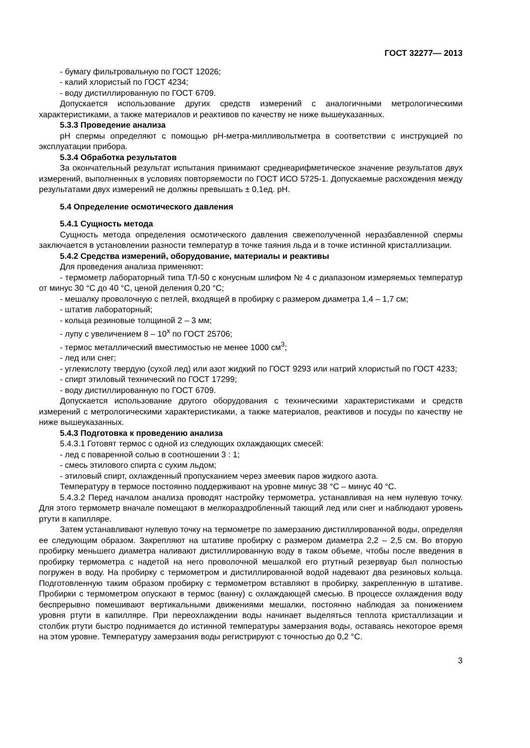ГОСТ 32277— 2013
- бумагу фильтровальную по ГОСТ 12026;
- калий хлористый по ГОСТ 4234;
- воду дистиллированную по ГОСТ 6709.
Допускается использование других средств измерений с аналогичными метрологическими характеристиками, а также материалов и реактивов по качеству не ниже вышеуказанных.
5.3.3 Проведение анализа
pH спермы определяют с помощью pH-метра-милливольтметра в соответствии с инструкцией по эксплуатации прибора.
5.3.4 Обработка результатов
За окончательный результат испытания принимают среднеарифметическое значение результатов двух измерений, выполненных в условиях повторяемости по ГОСТ ИСО 5725-1. Допускаемые расхождения между результатами двух измерений не должны превышать ± 0,1ед. pH.
5.4 Определение осмотического давления
5.4.1 Сущность метода
Сущность метода определения осмотического давления свежеполученной неразбавленной спермы заключается в установлении разности температур в точке таяния льда и в точке истинной кристаллизации.
5.4.2 Средства измерений, оборудование, материалы и реактивы
Для проведения анализа применяют:
- термометр лабораторный типа ТЛ-50 с конусным шлифом № 4 с диапазоном измеряемых температур от минус 30 °С до 40 °С, ценой деления 0,20 °С;
- мешалку проволочную с петлей, входящей в пробирку с размером диаметра 1,4 – 1,7 см;
- штатив лабораторный;
- кольца резиновые толщиной 2 – 3 мм;
- лупу с увеличением 8 – 10<sup>х</sup> по ГОСТ 25706;
- термос металлический вместимостью не менее 1000 см<sup>3</sup>;
- лед или снег;
- углекислоту твердую (сухой лед) или азот жидкий по ГОСТ 9293 или натрий хлористый по ГОСТ 4233;
- спирт этиловый технический по ГОСТ 17299;
- воду дистиллированную по ГОСТ 6709.
Допускается использование другого оборудования с техническими характеристиками и средств измерений с метрологическими характеристиками, а также материалов, реактивов и посуды по качеству не ниже вышеуказанных.
5.4.3 Подготовка к проведению анализа
5.4.3.1 Готовят термос с одной из следующих охлаждающих смесей:
- лед с поваренной солью в соотношении 3 : 1;
- смесь этилового спирта с сухим льдом;
- этиловый спирт, охлажденный пропусканием через змеевик паров жидкого азота.
Температуру в термосе постоянно поддерживают на уровне минус 38 °С – минус 40 °С.
5.4.3.2 Перед началом анализа проводят настройку термометра, устанавливая на нем нулевую точку. Для этого термометр вначале помещают в мелкораздробленный тающий лед или снег и наблюдают уровень ртути в капилляре.
Затем устанавливают нулевую точку на термометре по замерзанию дистиллированной воды, определяя ее следующим образом. Закрепляют на штативе пробирку с размером диаметра 2,2 – 2,5 см. Во вторую пробирку меньшего диаметра наливают дистиллированную воду в таком объеме, чтобы после введения в пробирку термометра с надетой на него проволочной мешалкой его ртутный резервуар был полностью погружен в воду. На пробирку с термометром и дистиллированной водой надевают два резиновых кольца. Подготовленную таким образом пробирку с термометром вставляют в пробирку, закрепленную в штативе. Пробирки с термометром опускают в термос (ванну) с охлаждающей смесью. В процессе охлаждения воду беспрерывно помешивают вертикальными движениями мешалки, постоянно наблюдая за понижением уровня ртути в капилляре. При переохлаждении воды начинает выделяться теплота кристаллизации и столбик ртути быстро поднимается до истинной температуры замерзания воды, оставаясь некоторое время на этом уровне. Температуру замерзания воды регистрируют с точностью до 0,2 °С.
3